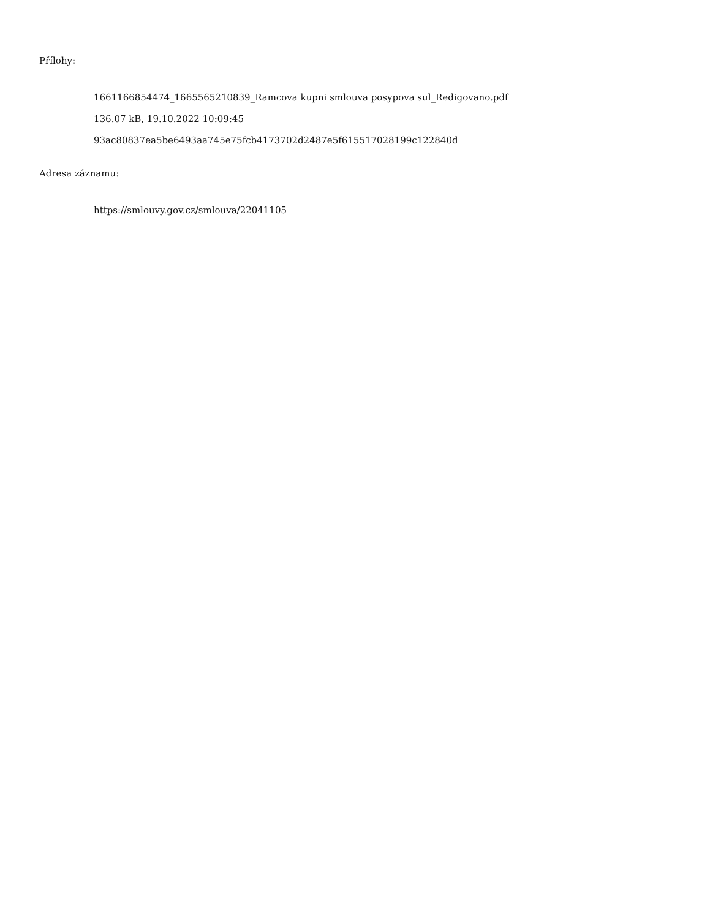Přílohy:
1661166854474_1665565210839_Ramcova kupni smlouva posypova sul_Redigovano.pdf
136.07 kB, 19.10.2022 10:09:45
93ac80837ea5be6493aa745e75fcb4173702d2487e5f615517028199c122840d
Adresa záznamu:
https://smlouvy.gov.cz/smlouva/22041105